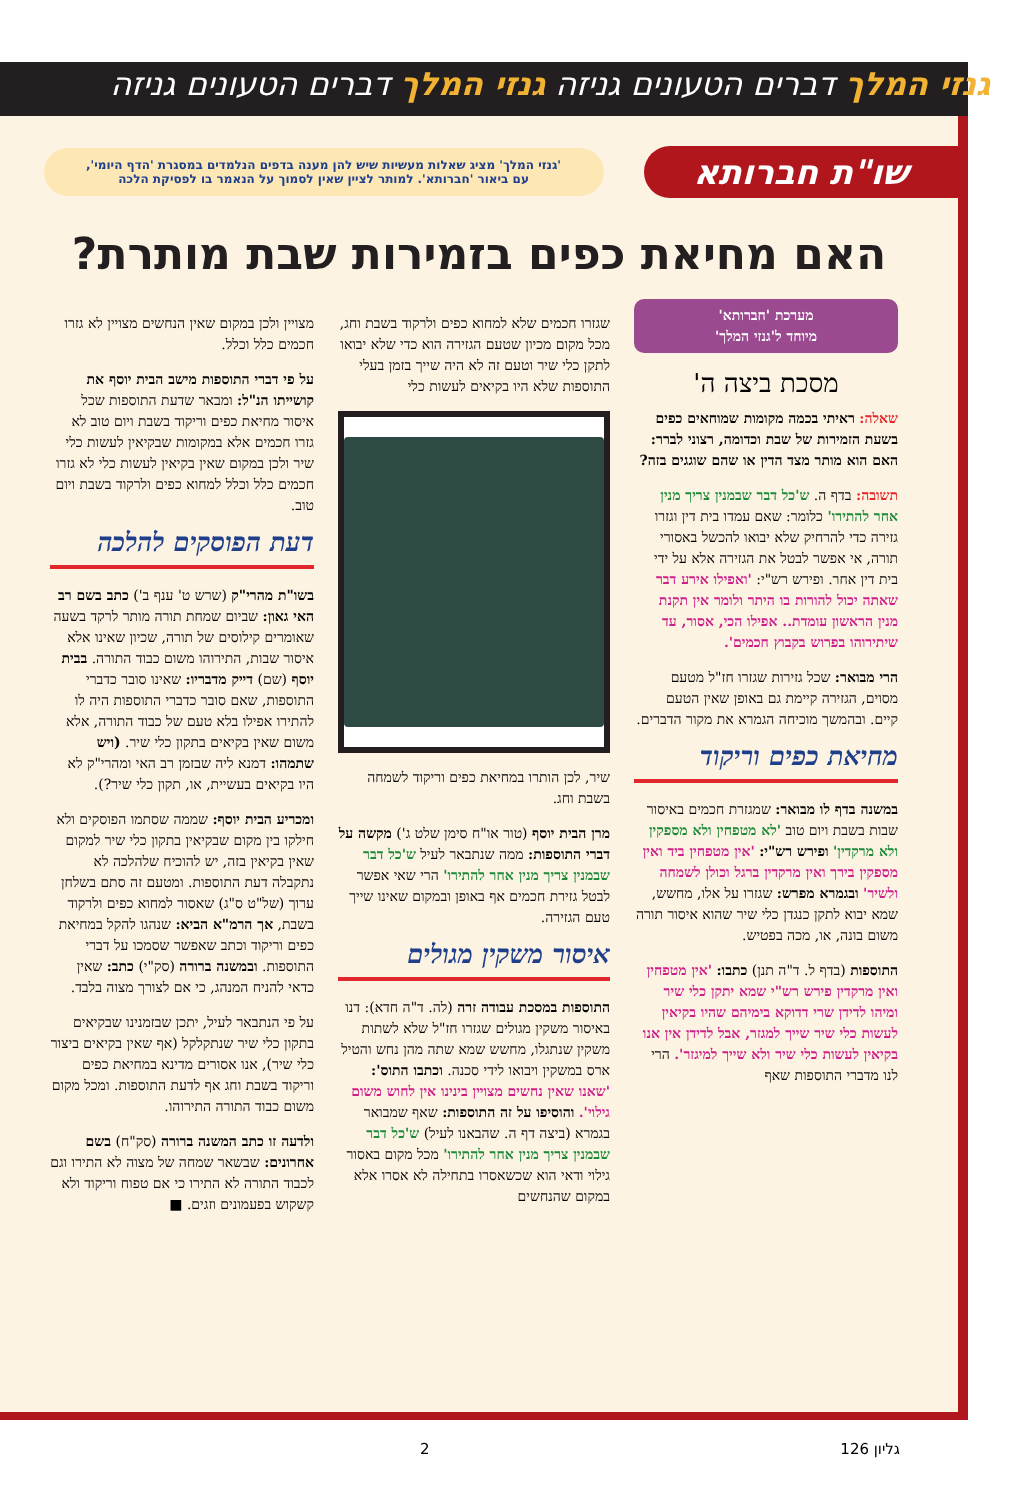גנזי המלך דברים הטעונים גניזה גנזי המלך דברים הטעונים גניזה
שו"ת חברותא
'גנזי המלך' מציג שאלות מעשיות שיש להן מענה בדפים הנלמדים במסגרת 'הדף היומי', עם ביאור 'חברותא'. למותר לציין שאין לסמוך על הנאמר בו לפסיקת הלכה
האם מחיאת כפים בזמירות שבת מותרת?
מערכת 'חברותא'
מיוחד ל'גנזי המלך'
מסכת ביצה ה'
שאלה: ראיתי בכמה מקומות שמוחאים כפים בשעת הזמירות של שבת וכדומה, רצוני לברר: האם הוא מותר מצד הדין או שהם שוגגים בזה?
תשובה: בדף ה. ש'כל דבר שבמנין צריך מנין אחר להתירו' כלומר: שאם עמדו בית דין וגזרו גזירה כדי להרחיק שלא יבואו להכשל באסורי תורה, אי אפשר לבטל את הגזירה אלא על ידי בית דין אחר. ופירש רש"י: 'ואפילו אירע דבר שאתה יכול להורות בו היתר ולומר אין תקנת מנין הראשון עומדת.. אפילו הכי, אסור, עד שיתירוהו בפרוש בקבוץ חכמים'.
הרי מבואר: שכל גזירות שגזרו חז"ל מטעם מסוים, הגזירה קיימת גם באופן שאין הטעם קיים. ובהמשך מוכיחה הגמרא את מקור הדברים.
מחיאת כפים וריקוד
במשנה בדף לו מבואר: שמגזרת חכמים באיסור שבות בשבת ויום טוב 'לא מטפחין ולא מספקין ולא מרקדין' ופירש רש"י: 'אין מטפחין ביד ואין מספקין בירך ואין מרקדין ברגל וכולן לשמחה ולשיר' ובגמרא מפרש: שגזרו על אלו, מחשש, שמא יבוא לתקן כנגדן כלי שיר שהוא איסור תורה משום בונה, או, מכה בפטיש.
התוספות (בדף ל. ד"ה תנן) כתבו: 'אין מטפחין ואין מרקדין פירש רש"י שמא יתקן כלי שיר ומיהו לדידן שרי דדוקא בימיהם שהיו בקיאין לעשות כלי שיר שייך למגזר, אבל לדידן אין אנו בקיאין לעשות כלי שיר ולא שייך למיגזר'. הרי לנו מדברי התוספות שאף
שגזרו חכמים שלא למחוא כפים ולרקוד בשבת וחג, מכל מקום מכיון שטעם הגזירה הוא כדי שלא יבואו לתקן כלי שיר וטעם זה לא היה שייך בזמן בעלי התוספות שלא היו בקיאים לעשות כלי
שיר, לכן הותרו במחיאת כפים וריקוד לשמחה בשבת וחג.
מרן הבית יוסף (טור או"ח סימן שלט ג') מקשה על דברי התוספות: ממה שנתבאר לעיל ש'כל דבר שבמנין צריך מנין אחר להתירו' הרי שאי אפשר לבטל גזירת חכמים אף באופן ובמקום שאינו שייך טעם הגזירה.
איסור משקין מגולים
התוספות במסכת עבודה זרה (לה. ד"ה חדא): דנו באיסור משקין מגולים שגזרו חז"ל שלא לשתות משקין שנתגלו, מחשש שמא שתה מהן נחש והטיל ארס במשקין ויבואו לידי סכנה. וכתבו התוס': 'שאנו שאין נחשים מצויין בינינו אין לחוש משום גילוי'. והוסיפו על זה התוספות: שאף שמבואר בגמרא (ביצה דף ה. שהבאנו לעיל) ש'כל דבר שבמנין צריך מנין אחר להתירו' מכל מקום באסור גילוי ודאי הוא שכשאסרו בתחילה לא אסרו אלא במקום שהנחשים
מצויין ולכן במקום שאין הנחשים מצויין לא גזרו חכמים כלל וכלל.
על פי דברי התוספות מישב הבית יוסף את קושייתו הנ"ל: ומבאר שדעת התוספות שכל איסור מחיאת כפים וריקוד בשבת ויום טוב לא גזרו חכמים אלא במקומות שבקיאין לעשות כלי שיר ולכן במקום שאין בקיאין לעשות כלי לא גזרו חכמים כלל וכלל למחוא כפים ולרקוד בשבת ויום טוב.
דעת הפוסקים להלכה
בשו"ת מהרי"ק (שרש ט' ענף ב') כתב בשם רב האי גאון: שביום שמחת תורה מותר לרקד בשעה שאומרים קילוסים של תורה, שכיון שאינו אלא איסור שבות, התירוהו משום כבוד התורה. בבית יוסף (שם) דייק מדבריו: שאינו סובר כדברי התוספות, שאם סובר כדברי התוספות היה לו להתירו אפילו בלא טעם של כבוד התורה, אלא משום שאין בקיאים בתקון כלי שיר. (ויש שתמהו: דמנא ליה שבזמן רב האי ומהרי"ק לא היו בקיאים בעשיית, או, תקון כלי שיר?).
ומכריע הבית יוסף: שממה שסתמו הפוסקים ולא חילקו בין מקום שבקיאין בתקון כלי שיר למקום שאין בקיאין בזה, יש להוכיח שלהלכה לא נתקבלה דעת התוספות. ומטעם זה סתם בשלחן ערוך (של"ט ס"ג) שאסור למחוא כפים ולרקוד בשבת, אך הרמ"א הביא: שנהגו להקל במחיאת כפים וריקוד וכתב שאפשר שסמכו על דברי התוספות. ובמשנה ברורה (סק"י) כתב: שאין כדאי להניח המנהג, כי אם לצורך מצוה בלבד.
על פי הנתבאר לעיל, יתכן שבזמנינו שבקיאים בתקון כלי שיר שנתקלקל (אף שאין בקיאים ביצור כלי שיר), אנו אסורים מדינא במחיאת כפים וריקוד בשבת וחג אף לדעת התוספות. ומכל מקום משום כבוד התורה התירוהו.
ולדעה זו כתב המשנה ברורה (סק"ח) בשם אחרונים: שבשאר שמחה של מצוה לא התירו וגם לכבוד התורה לא התירו כי אם טפוח וריקוד ולא קשקוש בפעמונים וזגים. ■
גליון 126 2